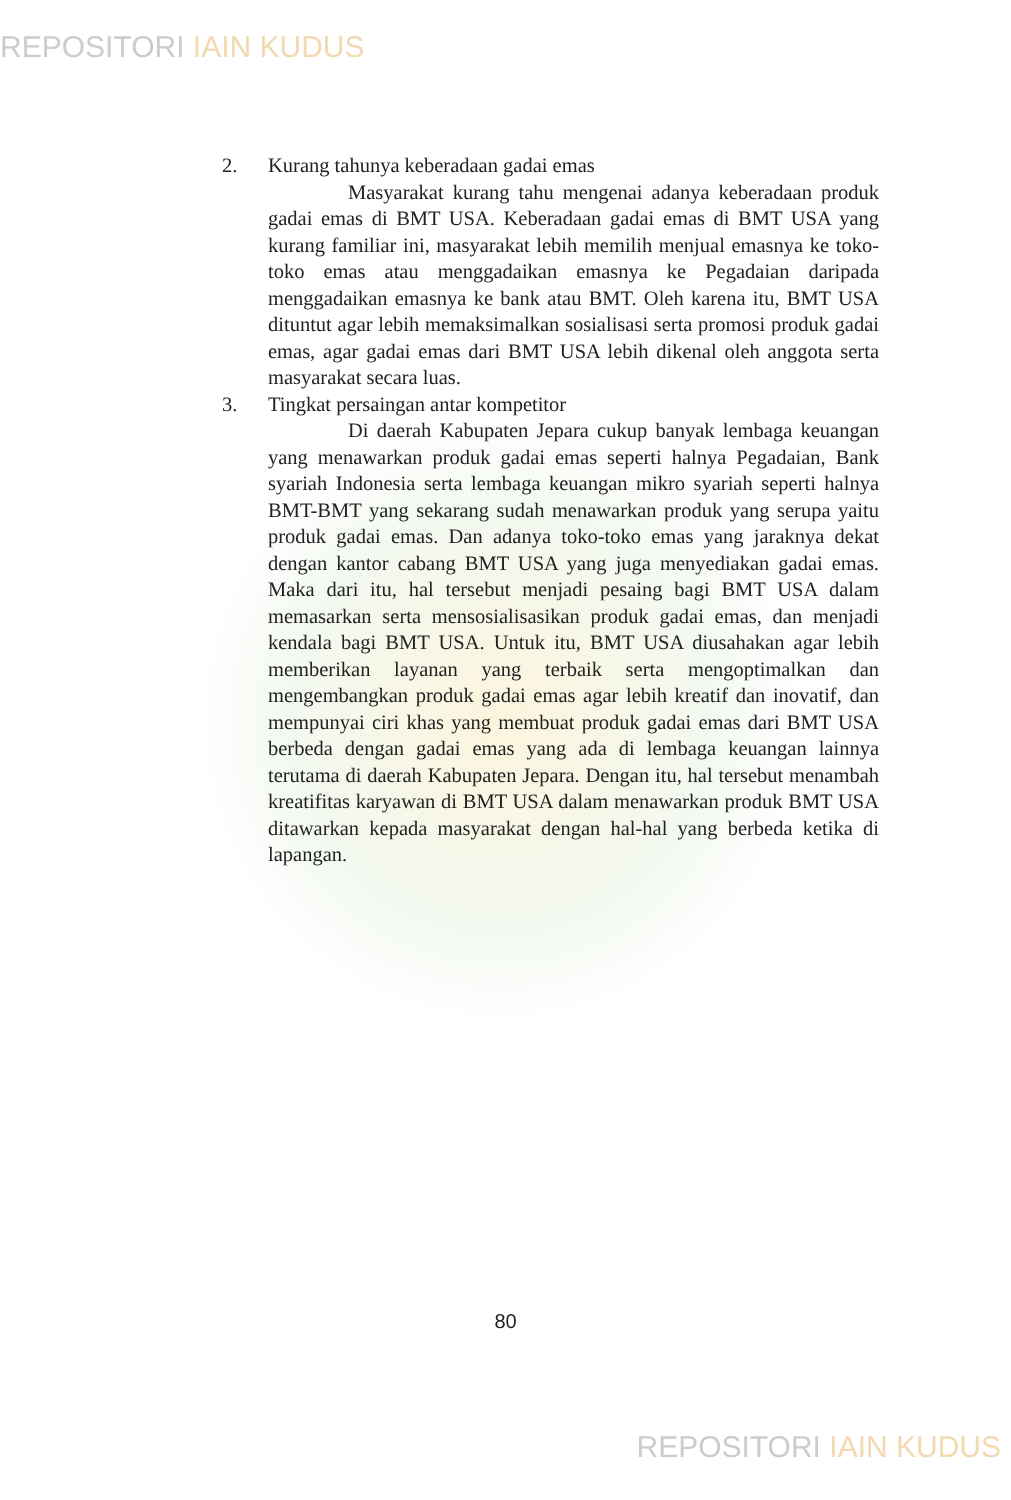REPOSITORI IAIN KUDUS
2. Kurang tahunya keberadaan gadai emas
Masyarakat kurang tahu mengenai adanya keberadaan produk gadai emas di BMT USA. Keberadaan gadai emas di BMT USA yang kurang familiar ini, masyarakat lebih memilih menjual emasnya ke toko-toko emas atau menggadaikan emasnya ke Pegadaian daripada menggadaikan emasnya ke bank atau BMT. Oleh karena itu, BMT USA dituntut agar lebih memaksimalkan sosialisasi serta promosi produk gadai emas, agar gadai emas dari BMT USA lebih dikenal oleh anggota serta masyarakat secara luas.
3. Tingkat persaingan antar kompetitor
Di daerah Kabupaten Jepara cukup banyak lembaga keuangan yang menawarkan produk gadai emas seperti halnya Pegadaian, Bank syariah Indonesia serta lembaga keuangan mikro syariah seperti halnya BMT-BMT yang sekarang sudah menawarkan produk yang serupa yaitu produk gadai emas. Dan adanya toko-toko emas yang jaraknya dekat dengan kantor cabang BMT USA yang juga menyediakan gadai emas. Maka dari itu, hal tersebut menjadi pesaing bagi BMT USA dalam memasarkan serta mensosialisasikan produk gadai emas, dan menjadi kendala bagi BMT USA. Untuk itu, BMT USA diusahakan agar lebih memberikan layanan yang terbaik serta mengoptimalkan dan mengembangkan produk gadai emas agar lebih kreatif dan inovatif, dan mempunyai ciri khas yang membuat produk gadai emas dari BMT USA berbeda dengan gadai emas yang ada di lembaga keuangan lainnya terutama di daerah Kabupaten Jepara. Dengan itu, hal tersebut menambah kreatifitas karyawan di BMT USA dalam menawarkan produk BMT USA ditawarkan kepada masyarakat dengan hal-hal yang berbeda ketika di lapangan.
80
REPOSITORI IAIN KUDUS